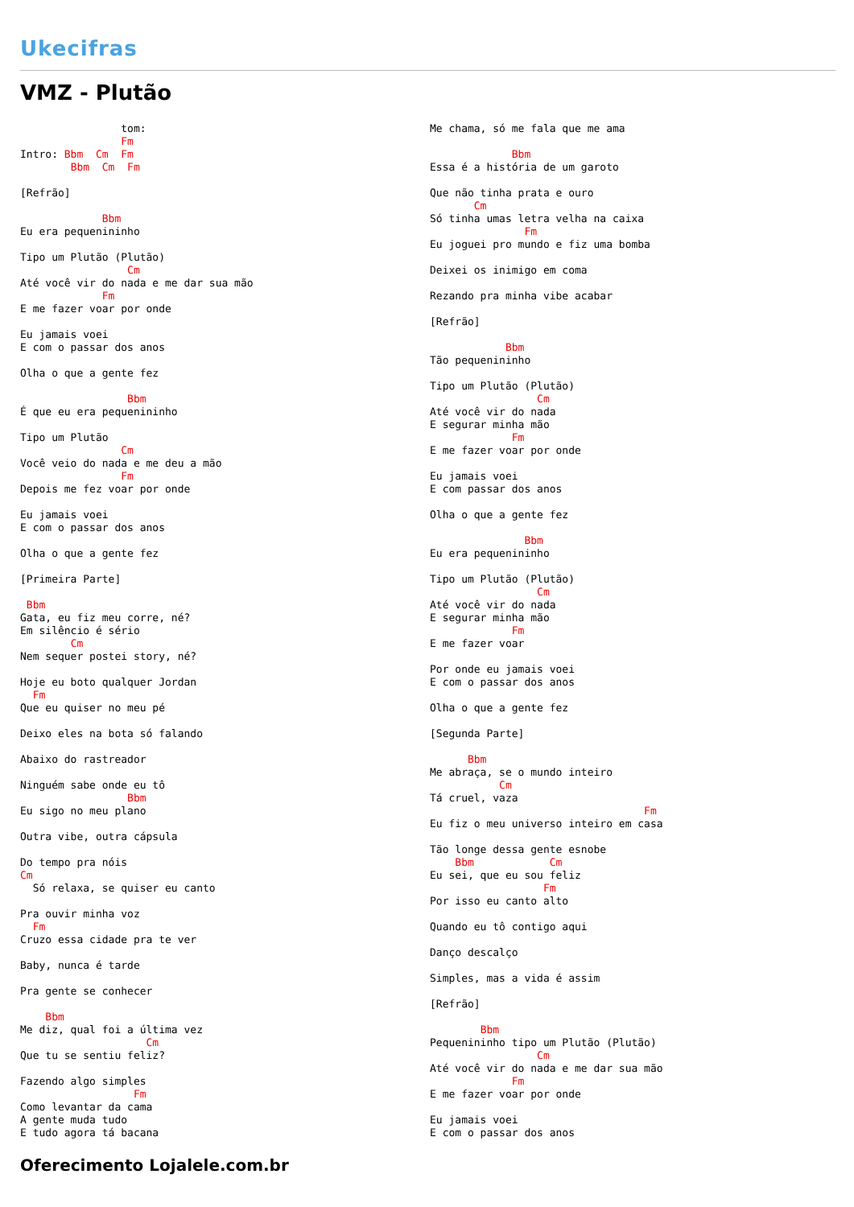Ukecifras
VMZ - Plutão
                tom:
                Fm
Intro: Bbm  Cm  Fm
        Bbm  Cm  Fm

[Refrão]

             Bbm
Eu era pequenininho

Tipo um Plutão (Plutão)
                 Cm
Até você vir do nada e me dar sua mão
             Fm
E me fazer voar por onde

Eu jamais voei
E com o passar dos anos

Olha o que a gente fez

                 Bbm
É que eu era pequenininho

Tipo um Plutão
                Cm
Você veio do nada e me deu a mão
                Fm
Depois me fez voar por onde

Eu jamais voei
E com o passar dos anos

Olha o que a gente fez

[Primeira Parte]

 Bbm
Gata, eu fiz meu corre, né?
Em silêncio é sério
        Cm
Nem sequer postei story, né?

Hoje eu boto qualquer Jordan
  Fm
Que eu quiser no meu pé

Deixo eles na bota só falando

Abaixo do rastreador

Ninguém sabe onde eu tô
                 Bbm
Eu sigo no meu plano

Outra vibe, outra cápsula

Do tempo pra nóis
Cm
  Só relaxa, se quiser eu canto

Pra ouvir minha voz
  Fm
Cruzo essa cidade pra te ver

Baby, nunca é tarde

Pra gente se conhecer

    Bbm
Me diz, qual foi a última vez
                    Cm
Que tu se sentiu feliz?

Fazendo algo simples
                  Fm
Como levantar da cama
A gente muda tudo
E tudo agora tá bacana
Me chama, só me fala que me ama

             Bbm
Essa é a história de um garoto

Que não tinha prata e ouro
       Cm
Só tinha umas letra velha na caixa
               Fm
Eu joguei pro mundo e fiz uma bomba

Deixei os inimigo em coma

Rezando pra minha vibe acabar

[Refrão]

            Bbm
Tão pequenininho

Tipo um Plutão (Plutão)
                 Cm
Até você vir do nada
E segurar minha mão
             Fm
E me fazer voar por onde

Eu jamais voei
E com passar dos anos

Olha o que a gente fez

               Bbm
Eu era pequenininho

Tipo um Plutão (Plutão)
                 Cm
Até você vir do nada
E segurar minha mão
             Fm
E me fazer voar

Por onde eu jamais voei
E com o passar dos anos

Olha o que a gente fez

[Segunda Parte]

      Bbm
Me abraça, se o mundo inteiro
           Cm
Tá cruel, vaza
                                  Fm
Eu fiz o meu universo inteiro em casa

Tão longe dessa gente esnobe
    Bbm            Cm
Eu sei, que eu sou feliz
                  Fm
Por isso eu canto alto

Quando eu tô contigo aqui

Danço descalço

Simples, mas a vida é assim

[Refrão]

        Bbm
Pequenininho tipo um Plutão (Plutão)
                 Cm
Até você vir do nada e me dar sua mão
             Fm
E me fazer voar por onde

Eu jamais voei
E com o passar dos anos
Oferecimento Lojalele.com.br